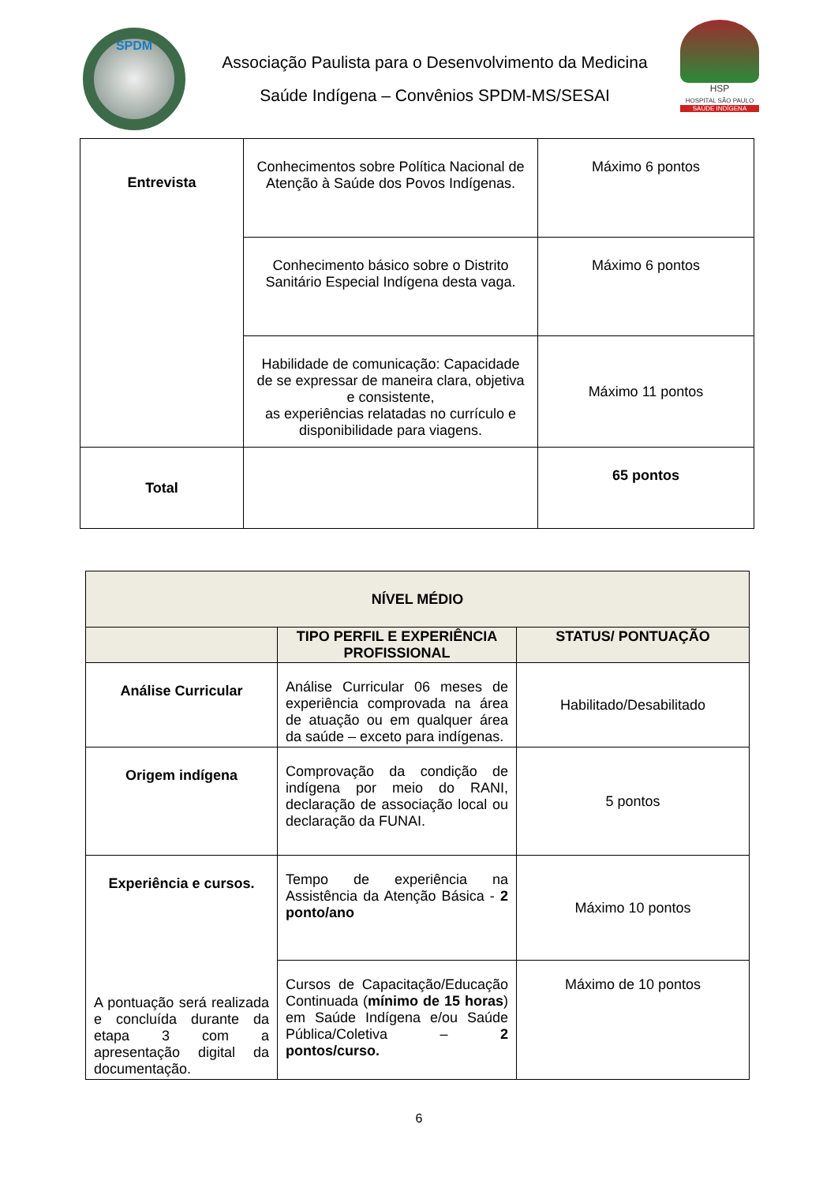SPDM
Associação Paulista para o Desenvolvimento da Medicina
Saúde Indígena – Convênios SPDM-MS/SESAI
HSP
HOSPITAL SÃO PAULO
SAÚDE INDÍGENA
| Entrevista | Conhecimentos sobre Política Nacional de Atenção à Saúde dos Povos Indígenas. | Máximo 6 pontos |
| | Conhecimento básico sobre o Distrito Sanitário Especial Indígena desta vaga. | Máximo 6 pontos |
| | Habilidade de comunicação: Capacidade de se expressar de maneira clara, objetiva e consistente, as experiências relatadas no currículo e disponibilidade para viagens. | Máximo 11 pontos |
| Total | | 65 pontos |
| NÍVEL MÉDIO | | |
| --- | --- | --- |
| | TIPO PERFIL E EXPERIÊNCIA PROFISSIONAL | STATUS/ PONTUAÇÃO |
| Análise Curricular | Análise Curricular 06 meses de experiência comprovada na área de atuação ou em qualquer área da saúde – exceto para indígenas. | Habilitado/Desabilitado |
| Origem indígena | Comprovação da condição de indígena por meio do RANI, declaração de associação local ou declaração da FUNAI. | 5 pontos |
| Experiência e cursos. A pontuação será realizada e concluída durante da etapa 3 com a apresentação digital da documentação. | Tempo de experiência na Assistência da Atenção Básica - 2 ponto/ano | Máximo 10 pontos |
| | Cursos de Capacitação/Educação Continuada ( mínimo de 15 horas ) em Saúde Indígena e/ou Saúde Pública/Coletiva – 2 pontos/curso. | Máximo de 10 pontos |
6